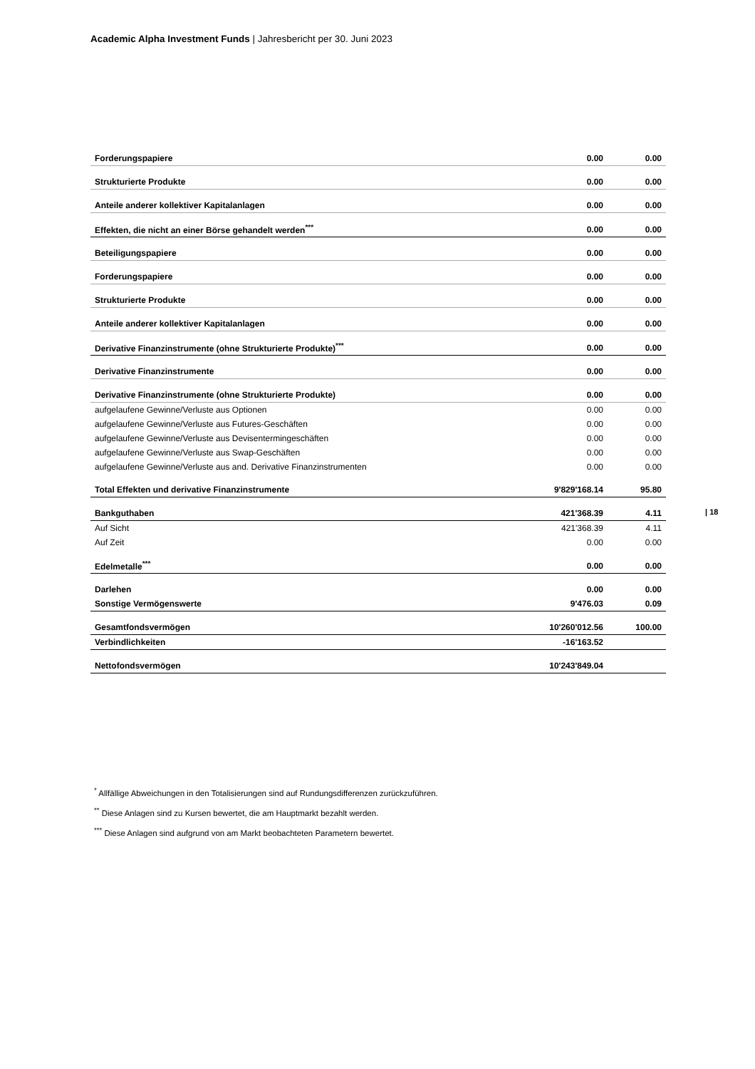Academic Alpha Investment Funds | Jahresbericht per 30. Juni 2023
| 18
| Forderungspapiere | 0.00 | 0.00 |
| Strukturierte Produkte | 0.00 | 0.00 |
| Anteile anderer kollektiver Kapitalanlagen | 0.00 | 0.00 |
| Effekten, die nicht an einer Börse gehandelt werden<sup>***</sup> | 0.00 | 0.00 |
| Beteiligungspapiere | 0.00 | 0.00 |
| Forderungspapiere | 0.00 | 0.00 |
| Strukturierte Produkte | 0.00 | 0.00 |
| Anteile anderer kollektiver Kapitalanlagen | 0.00 | 0.00 |
| Derivative Finanzinstrumente (ohne Strukturierte Produkte)<sup>***</sup> | 0.00 | 0.00 |
| Derivative Finanzinstrumente | 0.00 | 0.00 |
| Derivative Finanzinstrumente (ohne Strukturierte Produkte) | 0.00 | 0.00 |
| aufgelaufene Gewinne/Verluste aus Optionen | 0.00 | 0.00 |
| aufgelaufene Gewinne/Verluste aus Futures-Geschäften | 0.00 | 0.00 |
| aufgelaufene Gewinne/Verluste aus Devisentermingeschäften | 0.00 | 0.00 |
| aufgelaufene Gewinne/Verluste aus Swap-Geschäften | 0.00 | 0.00 |
| aufgelaufene Gewinne/Verluste aus and. Derivative Finanzinstrumenten | 0.00 | 0.00 |
| Total Effekten und derivative Finanzinstrumente | 9'829'168.14 | 95.80 |
| Bankguthaben | 421'368.39 | 4.11 |
| Auf Sicht | 421'368.39 | 4.11 |
| Auf Zeit | 0.00 | 0.00 |
| Edelmetalle<sup>***</sup> | 0.00 | 0.00 |
| Darlehen | 0.00 | 0.00 |
| Sonstige Vermögenswerte | 9'476.03 | 0.09 |
| Gesamtfondsvermögen | 10'260'012.56 | 100.00 |
| Verbindlichkeiten | -16'163.52 | |
| Nettofondsvermögen | 10'243'849.04 | |
<sup>*</sup> Allfällige Abweichungen in den Totalisierungen sind auf Rundungsdifferenzen zurückzuführen.
<sup>**</sup> Diese Anlagen sind zu Kursen bewertet, die am Hauptmarkt bezahlt werden.
<sup>***</sup> Diese Anlagen sind aufgrund von am Markt beobachteten Parametern bewertet.